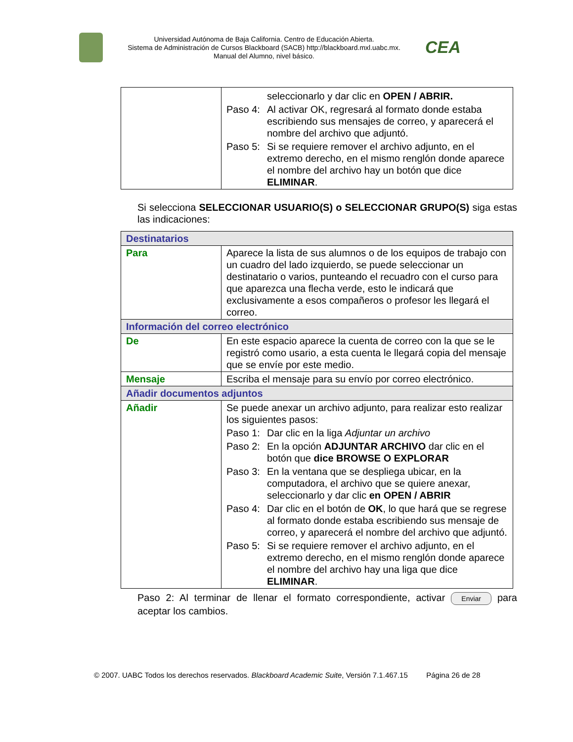Universidad Autónoma de Baja California. Centro de Educación Abierta.
Sistema de Administración de Cursos Blackboard (SACB) http://blackboard.mxl.uabc.mx.
Manual del Alumno, nivel básico.
CEA
| | seleccionarlo y dar clic en OPEN / ABRIR. Paso 4: Al activar OK, regresará al formato donde estaba escribiendo sus mensajes de correo, y aparecerá el nombre del archivo que adjuntó. Paso 5: Si se requiere remover el archivo adjunto, en el extremo derecho, en el mismo renglón donde aparece el nombre del archivo hay un botón que dice ELIMINAR . |
Si selecciona SELECCIONAR USUARIO(S) o SELECCIONAR GRUPO(S) siga estas las indicaciones:
| Destinatarios | |
| Para | Aparece la lista de sus alumnos o de los equipos de trabajo con un cuadro del lado izquierdo, se puede seleccionar un destinatario o varios, punteando el recuadro con el curso para que aparezca una flecha verde, esto le indicará que exclusivamente a esos compañeros o profesor les llegará el correo. |
| Información del correo electrónico | |
| De | En este espacio aparece la cuenta de correo con la que se le registró como usario, a esta cuenta le llegará copia del mensaje que se envíe por este medio. |
| Mensaje | Escriba el mensaje para su envío por correo electrónico. |
| Añadir documentos adjuntos | |
| Añadir | Se puede anexar un archivo adjunto, para realizar esto realizar los siguientes pasos: Paso 1: Dar clic en la liga Adjuntar un archivo Paso 2: En la opción ADJUNTAR ARCHIVO dar clic en el botón que dice BROWSE O EXPLORAR Paso 3: En la ventana que se despliega ubicar, en la computadora, el archivo que se quiere anexar, seleccionarlo y dar clic en OPEN / ABRIR Paso 4: Dar clic en el botón de OK , lo que hará que se regrese al formato donde estaba escribiendo sus mensaje de correo, y aparecerá el nombre del archivo que adjuntó. Paso 5: Si se requiere remover el archivo adjunto, en el extremo derecho, en el mismo renglón donde aparece el nombre del archivo hay una liga que dice ELIMINAR . |
Paso 2: Al terminar de llenar el formato correspondiente, activar Enviar para aceptar los cambios.
© 2007. UABC Todos los derechos reservados. Blackboard Academic Suite, Versión 7.1.467.15 Página 26 de 28